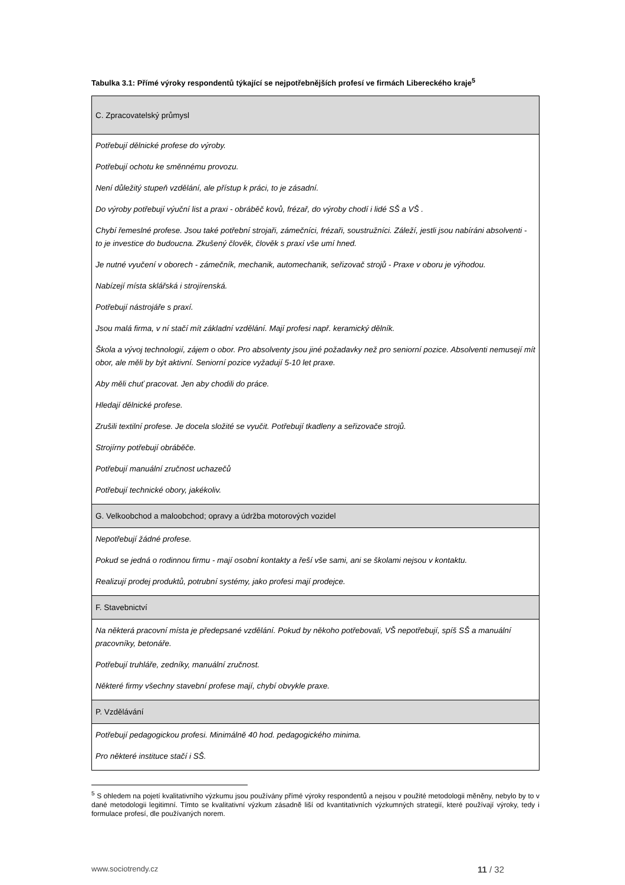Tabulka 3.1: Přímé výroky respondentů týkající se nejpotřebnějších profesí ve firmách Libereckého kraje<sup>5</sup>
| C. Zpracovatelský průmysl |
| Potřebují dělnické profese do výroby. Potřebují ochotu ke směnnému provozu. Není důležitý stupeň vzdělání, ale přístup k práci, to je zásadní. Do výroby potřebují výuční list a praxi - obráběč kovů, frézař, do výroby chodí i lidé SŠ a VŠ . Chybí řemeslné profese. Jsou také potřební strojaři, zámečníci, frézaři, soustružníci. Záleží, jestli jsou nabíráni absolventi - to je investice do budoucna. Zkušený člověk, člověk s praxí vše umí hned. Je nutné vyučení v oborech - zámečník, mechanik, automechanik, seřizovač strojů - Praxe v oboru je výhodou. Nabízejí místa sklářská i strojírenská. Potřebují nástrojáře s praxí. Jsou malá firma, v ní stačí mít základní vzdělání. Mají profesi např. keramický dělník. Škola a vývoj technologií, zájem o obor. Pro absolventy jsou jiné požadavky než pro seniorní pozice. Absolventi nemusejí mít obor, ale měli by být aktivní. Seniorní pozice vyžadují 5-10 let praxe. Aby měli chuť pracovat. Jen aby chodili do práce. Hledají dělnické profese. Zrušili textilní profese. Je docela složité se vyučit. Potřebují tkadleny a seřizovače strojů. Strojírny potřebují obráběče. Potřebují manuální zručnost uchazečů Potřebují technické obory, jakékoliv. |
| G. Velkoobchod a maloobchod; opravy a údržba motorových vozidel |
| Nepotřebují žádné profese. Pokud se jedná o rodinnou firmu - mají osobní kontakty a řeší vše sami, ani se školami nejsou v kontaktu. Realizují prodej produktů, potrubní systémy, jako profesi mají prodejce. |
| F. Stavebnictví |
| Na některá pracovní místa je předepsané vzdělání. Pokud by někoho potřebovali, VŠ nepotřebují, spíš SŠ a manuální pracovníky, betonáře. Potřebují truhláře, zedníky, manuální zručnost. Některé firmy všechny stavební profese mají, chybí obvykle praxe. |
| P. Vzdělávání |
| Potřebují pedagogickou profesi. Minimálně 40 hod. pedagogického minima. Pro některé instituce stačí i SŠ. |
<sup>5</sup> S ohledem na pojetí kvalitativního výzkumu jsou používány přímé výroky respondentů a nejsou v použité metodologii měněny, nebylo by to v dané metodologii legitimní. Tímto se kvalitativní výzkum zásadně liší od kvantitativních výzkumných strategií, které používají výroky, tedy i formulace profesí, dle používaných norem.
www.sociotrendy.cz 11 / 32